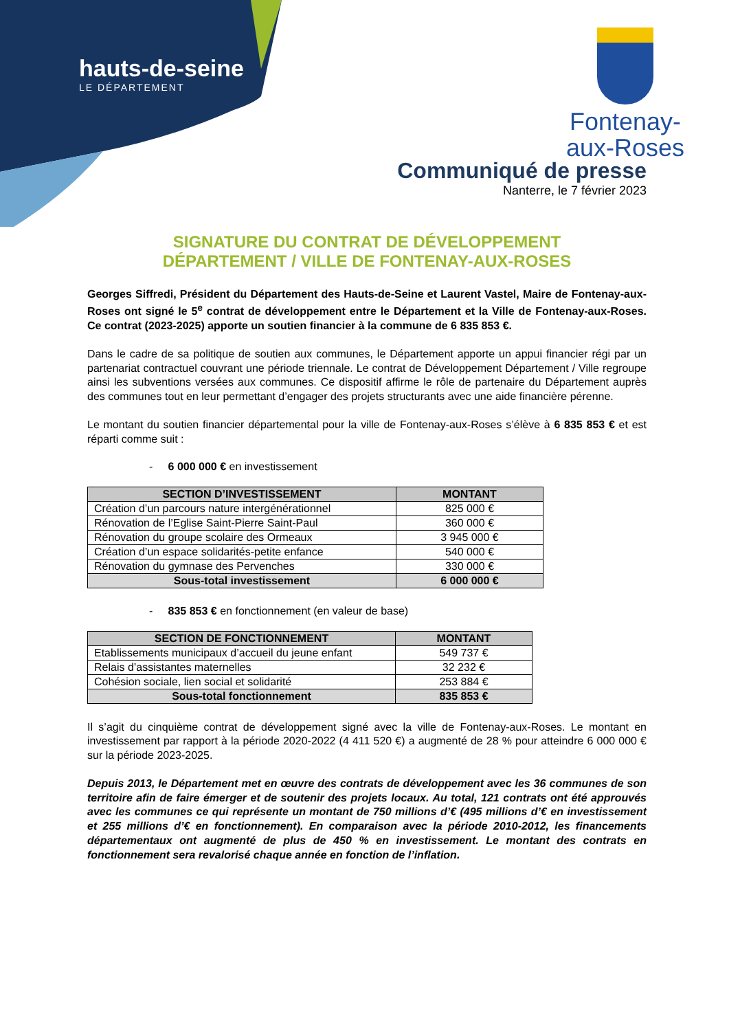hauts-de-seine
LE DÉPARTEMENT
Fontenay-
aux-Roses
Communiqué de presse
Nanterre, le 7 février 2023
SIGNATURE DU CONTRAT DE DÉVELOPPEMENT
DÉPARTEMENT / VILLE DE FONTENAY-AUX-ROSES
Georges Siffredi, Président du Département des Hauts-de-Seine et Laurent Vastel, Maire de Fontenay-aux-Roses ont signé le 5<sup>e</sup> contrat de développement entre le Département et la Ville de Fontenay-aux-Roses. Ce contrat (2023-2025) apporte un soutien financier à la commune de 6 835 853 €.
Dans le cadre de sa politique de soutien aux communes, le Département apporte un appui financier régi par un partenariat contractuel couvrant une période triennale. Le contrat de Développement Département / Ville regroupe ainsi les subventions versées aux communes. Ce dispositif affirme le rôle de partenaire du Département auprès des communes tout en leur permettant d’engager des projets structurants avec une aide financière pérenne.
Le montant du soutien financier départemental pour la ville de Fontenay-aux-Roses s’élève à 6 835 853 € et est réparti comme suit :
- 6 000 000 € en investissement
| SECTION D’INVESTISSEMENT | MONTANT |
| --- | --- |
| Création d’un parcours nature intergénérationnel | 825 000 € |
| Rénovation de l’Eglise Saint-Pierre Saint-Paul | 360 000 € |
| Rénovation du groupe scolaire des Ormeaux | 3 945 000 € |
| Création d’un espace solidarités-petite enfance | 540 000 € |
| Rénovation du gymnase des Pervenches | 330 000 € |
| Sous-total investissement | 6 000 000 € |
- 835 853 € en fonctionnement (en valeur de base)
| SECTION DE FONCTIONNEMENT | MONTANT |
| --- | --- |
| Etablissements municipaux d’accueil du jeune enfant | 549 737 € |
| Relais d’assistantes maternelles | 32 232 € |
| Cohésion sociale, lien social et solidarité | 253 884 € |
| Sous-total fonctionnement | 835 853 € |
Il s’agit du cinquième contrat de développement signé avec la ville de Fontenay-aux-Roses. Le montant en investissement par rapport à la période 2020-2022 (4 411 520 €) a augmenté de 28 % pour atteindre 6 000 000 € sur la période 2023-2025.
Depuis 2013, le Département met en œuvre des contrats de développement avec les 36 communes de son territoire afin de faire émerger et de soutenir des projets locaux. Au total, 121 contrats ont été approuvés avec les communes ce qui représente un montant de 750 millions d’€ (495 millions d’€ en investissement et 255 millions d’€ en fonctionnement). En comparaison avec la période 2010-2012, les financements départementaux ont augmenté de plus de 450 % en investissement. Le montant des contrats en fonctionnement sera revalorisé chaque année en fonction de l’inflation.